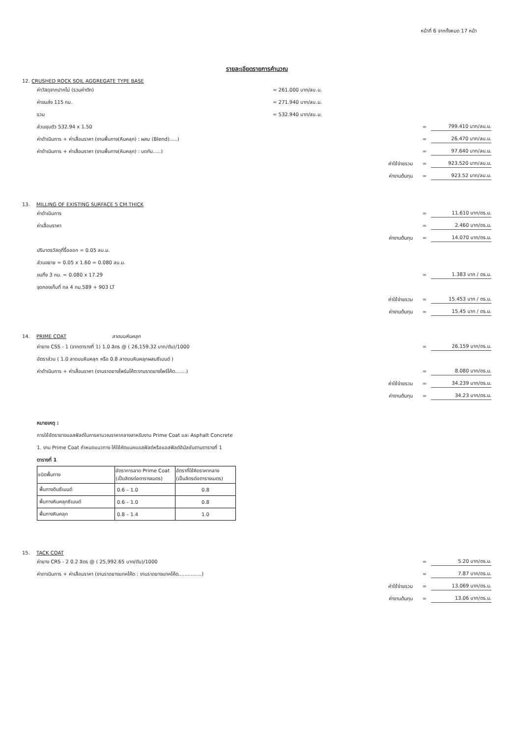หน้าที่ 6 จากทั้งหมด 17 หน้า
รายละเอียดรายการคำนวณ
12. CRUSHED ROCK SOIL AGGREGATE TYPE BASE
ค่าวัสดุจากปากโม่ (รวมค่าตัก) = 261.000 บาท/ลบ.ม.
ค่าขนส่ง 115 กม. = 271.940 บาท/ลบ.ม.
รวม = 532.940 บาท/ลบ.ม.
ส่วนยุบตัว 532.94 x 1.50 = 799.410 บาท/ลบ.ม.
ค่าดำเนินการ + ค่าเสื่อมราคา (งานพื้นทาง(หินคลุก) : ผสม (Blend).....) = 26.470 บาท/ลบ.ม.
ค่าดำเนินการ + ค่าเสื่อมราคา (งานพื้นทาง(หินคลุก) : บดทับ.....) = 97.640 บาท/ลบ.ม.
ค่าใช้จ่ายรวม = 923.520 บาท/ลบ.ม.
ค่างานต้นทุน = 923.52 บาท/ลบ.ม.
13. MILLING OF EXISTING SURFACE 5 CM.THICK
ค่าดำเนินการ = 11.610 บาท/ตร.ม.
ค่าเสื่อมราคา = 2.460 บาท/ตร.ม.
ค่างานต้นทุน = 14.070 บาท/ตร.ม.
ปริมาตรวัสดุที่รื้อออก = 0.05 ลบ.ม.
ส่วนขยาย = 0.05 x 1.60 = 0.080 ลบ.ม.
ขนทิ้ง 3 กม. = 0.080 x 17.29 = 1.383 บาท / ตร.ม.
จุดกองเก็บที่ ทล 4 กม.589 + 903 LT
ค่าใช้จ่ายรวม = 15.453 บาท / ตร.ม.
ค่างานต้นทุน = 15.45 บาท / ตร.ม.
14. PRIME COAT ลาดบนหินคลุก
ค่ายาง CSS - 1 (จากตารางที่ 1) 1.0 ลิตร @ ( 26,159.32 บาท/ตัน)/1000 = 26.159 บาท/ตร.ม.
อัตราส่วน ( 1.0 ลาดบนหินคลุก หรือ 0.8 ลาดบนหินคลุกผสมซีเมนต์ )
ค่าดำเนินการ + ค่าเสื่อมราคา (งานราดยางไพร์มโค้ต:งานราดยางไพร์โค้ต.......) = 8.080 บาท/ตร.ม.
ค่าใช้จ่ายรวม = 34.239 บาท/ตร.ม.
ค่างานต้นทุน = 34.23 บาท/ตร.ม.
หมายเหตุ :
การใช้อัตรายางแอสฟัลต์ในการคานวณราคากลางสาหรับงาน Prime Coat และ Asphalt Concrete
1. งาน Prime Coat กำหนดแนวทาง ให้ใช้คัตแบคแอสฟัลต์หรือแอสฟัลต์อิมัลชันตามตารางที่ 1
ตารางที่ 1
| ชนิดพื้นทาง | อัตราการลาด Prime Coat (เป็นลิตรต่อตารางเมตร) | อัตราที่ใช้คิดราคากลาง (เป็นลิตรต่อตารางเมตร) |
| --- | --- | --- |
| พื้นทางดินซีเมนต์ | 0.6 – 1.0 | 0.8 |
| พื้นทางหินคลุกซีเมนต์ | 0.6 – 1.0 | 0.8 |
| พื้นทางหินคลุก | 0.8 – 1.4 | 1.0 |
15. TACK COAT
ค่ายาง CRS - 2 0.2 ลิตร @ ( 25,992.65 บาท/ตัน)/1000 = 5.20 บาท/ตร.ม.
ค่าดาเนินการ + ค่าเสื่อมราคา (งานราดยางแทคโค้ต : งานราดยางแทคโค้ต...............) = 7.87 บาท/ตร.ม.
ค่าใช้จ่ายรวม = 13.069 บาท/ตร.ม.
ค่างานต้นทุน = 13.06 บาท/ตร.ม.